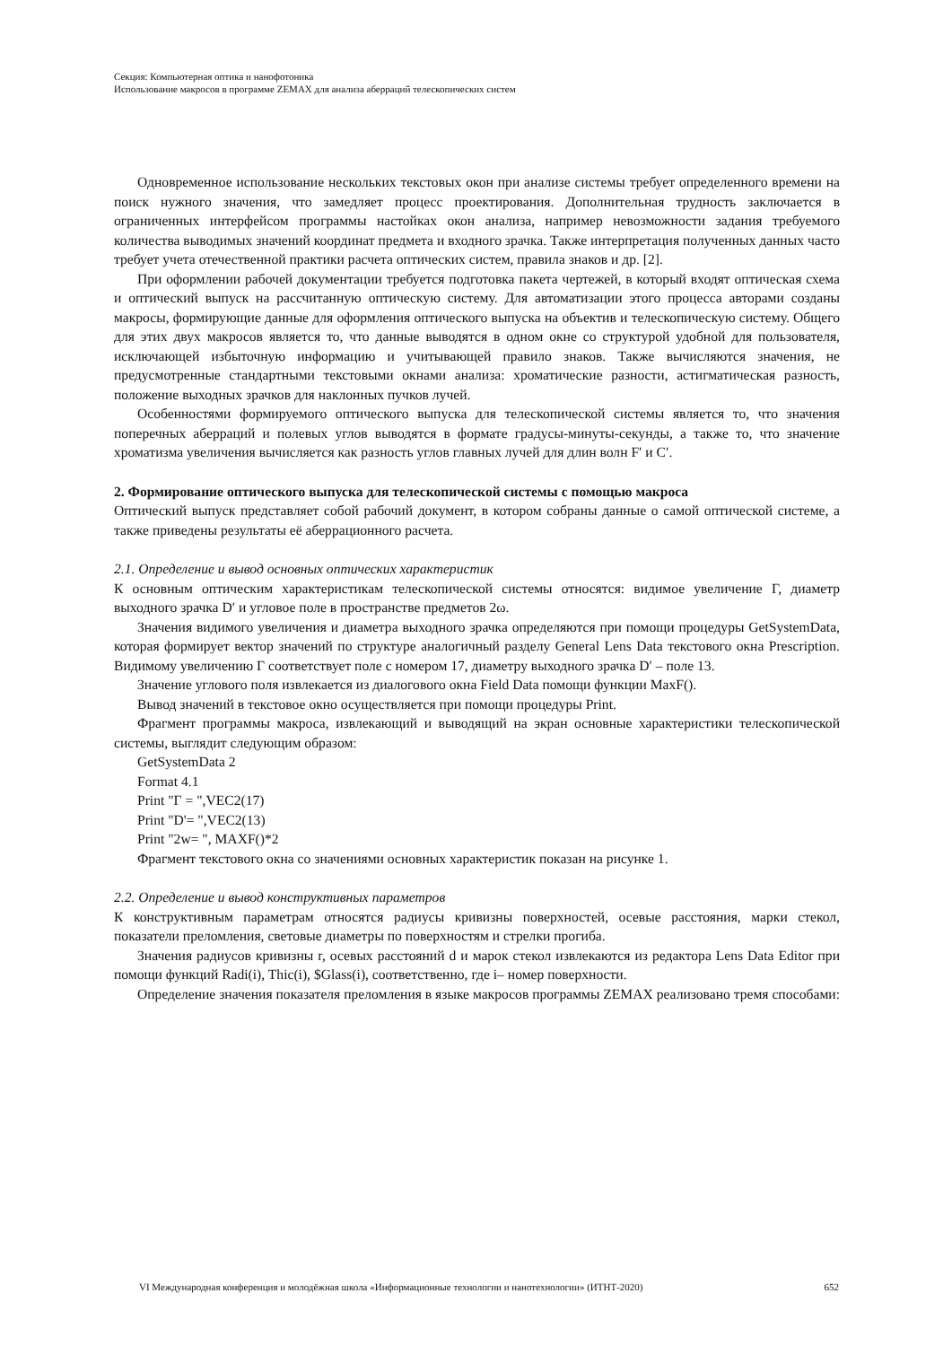Секция: Компьютерная оптика и нанофотоника
Использование макросов в программе ZEMAX для анализа аберраций телескопических систем
Одновременное использование нескольких текстовых окон при анализе системы требует определенного времени на поиск нужного значения, что замедляет процесс проектирования. Дополнительная трудность заключается в ограниченных интерфейсом программы настойках окон анализа, например невозможности задания требуемого количества выводимых значений координат предмета и входного зрачка. Также интерпретация полученных данных часто требует учета отечественной практики расчета оптических систем, правила знаков и др. [2].
При оформлении рабочей документации требуется подготовка пакета чертежей, в который входят оптическая схема и оптический выпуск на рассчитанную оптическую систему. Для автоматизации этого процесса авторами созданы макросы, формирующие данные для оформления оптического выпуска на объектив и телескопическую систему. Общего для этих двух макросов является то, что данные выводятся в одном окне со структурой удобной для пользователя, исключающей избыточную информацию и учитывающей правило знаков. Также вычисляются значения, не предусмотренные стандартными текстовыми окнами анализа: хроматические разности, астигматическая разность, положение выходных зрачков для наклонных пучков лучей.
Особенностями формируемого оптического выпуска для телескопической системы является то, что значения поперечных аберраций и полевых углов выводятся в формате градусы-минуты-секунды, а также то, что значение хроматизма увеличения вычисляется как разность углов главных лучей для длин волн F′ и C′.
2. Формирование оптического выпуска для телескопической системы с помощью макроса
Оптический выпуск представляет собой рабочий документ, в котором собраны данные о самой оптической системе, а также приведены результаты её аберрационного расчета.
2.1. Определение и вывод основных оптических характеристик
К основным оптическим характеристикам телескопической системы относятся: видимое увеличение Г, диаметр выходного зрачка D′ и угловое поле в пространстве предметов 2ω.
Значения видимого увеличения и диаметра выходного зрачка определяются при помощи процедуры GetSystemData, которая формирует вектор значений по структуре аналогичный разделу General Lens Data текстового окна Prescription. Видимому увеличению Г соответствует поле с номером 17, диаметру выходного зрачка D′ – поле 13.
Значение углового поля извлекается из диалогового окна Field Data помощи функции MaxF().
Вывод значений в текстовое окно осуществляется при помощи процедуры Print.
Фрагмент программы макроса, извлекающий и выводящий на экран основные характеристики телескопической системы, выглядит следующим образом:
GetSystemData 2
Format 4.1
Print "Г = ",VEC2(17)
Print "D'= ",VEC2(13)
Print "2w= ", MAXF()*2
Фрагмент текстового окна со значениями основных характеристик показан на рисунке 1.
2.2. Определение и вывод конструктивных параметров
К конструктивным параметрам относятся радиусы кривизны поверхностей, осевые расстояния, марки стекол, показатели преломления, световые диаметры по поверхностям и стрелки прогиба.
Значения радиусов кривизны r, осевых расстояний d и марок стекол извлекаются из редактора Lens Data Editor при помощи функций Radi(i), Thic(i), $Glass(i), соответственно, где i– номер поверхности.
Определение значения показателя преломления в языке макросов программы ZEMAX реализовано тремя способами:
VI Международная конференция и молодёжная школа «Информационные технологии и нанотехнологии» (ИТНТ-2020) 652